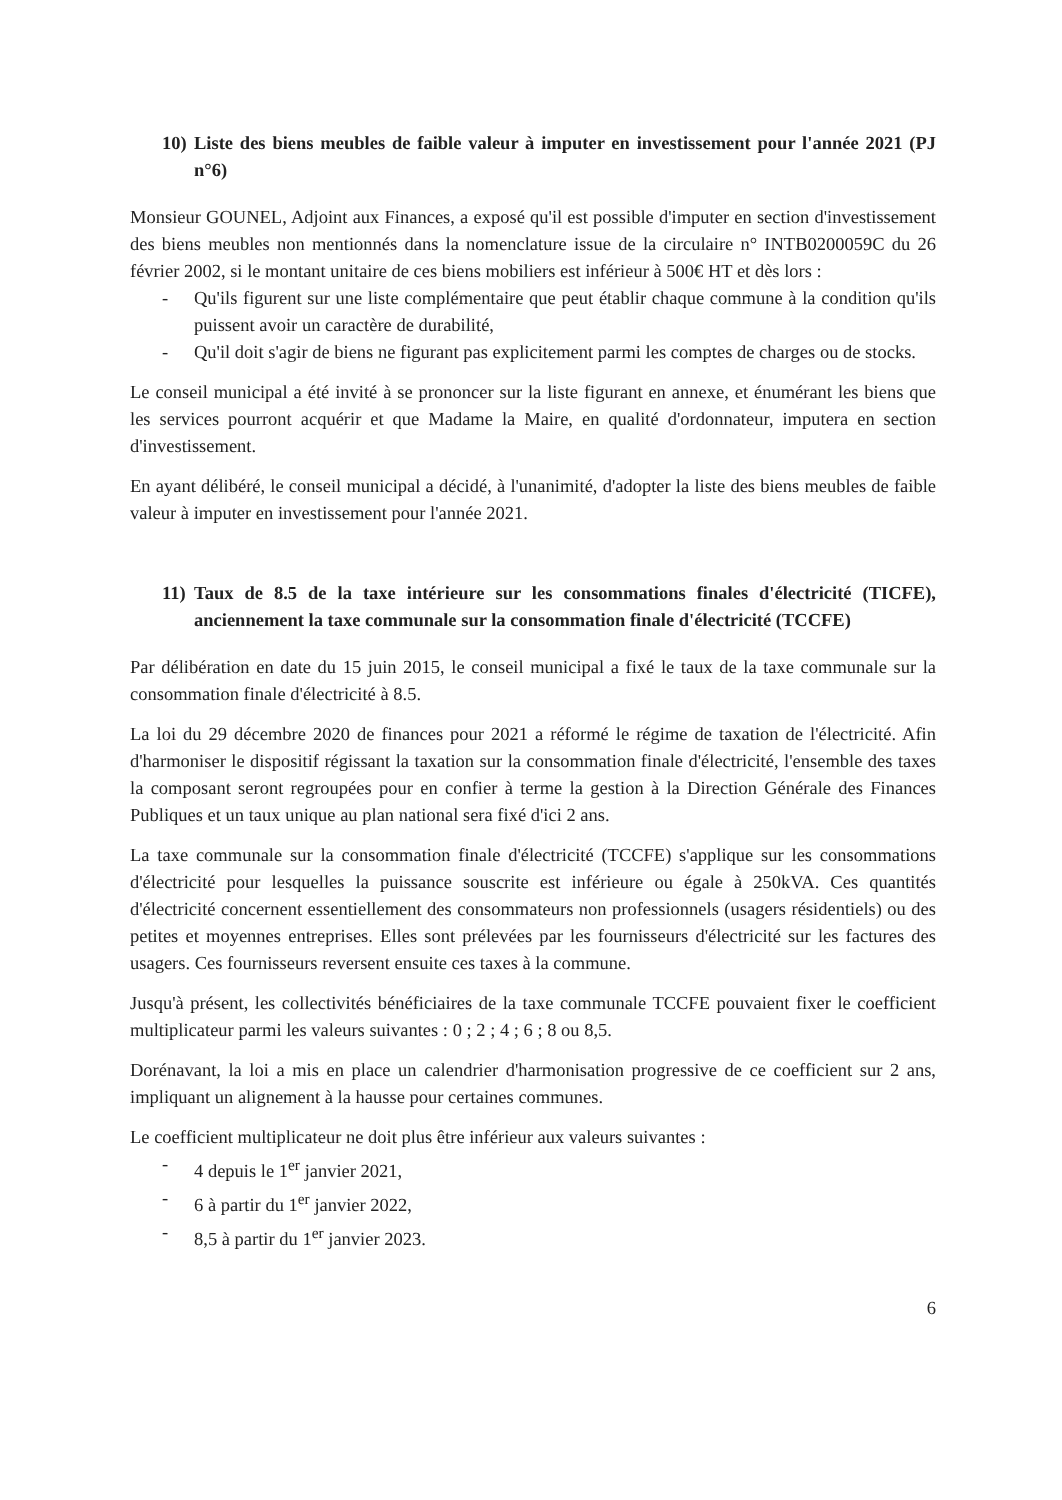10) Liste des biens meubles de faible valeur à imputer en investissement pour l'année 2021 (PJ n°6)
Monsieur GOUNEL, Adjoint aux Finances, a exposé qu'il est possible d'imputer en section d'investissement des biens meubles non mentionnés dans la nomenclature issue de la circulaire n° INTB0200059C du 26 février 2002, si le montant unitaire de ces biens mobiliers est inférieur à 500€ HT et dès lors :
- Qu'ils figurent sur une liste complémentaire que peut établir chaque commune à la condition qu'ils puissent avoir un caractère de durabilité,
- Qu'il doit s'agir de biens ne figurant pas explicitement parmi les comptes de charges ou de stocks.
Le conseil municipal a été invité à se prononcer sur la liste figurant en annexe, et énumérant les biens que les services pourront acquérir et que Madame la Maire, en qualité d'ordonnateur, imputera en section d'investissement.
En ayant délibéré, le conseil municipal a décidé, à l'unanimité, d'adopter la liste des biens meubles de faible valeur à imputer en investissement pour l'année 2021.
11) Taux de 8.5 de la taxe intérieure sur les consommations finales d'électricité (TICFE), anciennement la taxe communale sur la consommation finale d'électricité (TCCFE)
Par délibération en date du 15 juin 2015, le conseil municipal a fixé le taux de la taxe communale sur la consommation finale d'électricité à 8.5.
La loi du 29 décembre 2020 de finances pour 2021 a réformé le régime de taxation de l'électricité. Afin d'harmoniser le dispositif régissant la taxation sur la consommation finale d'électricité, l'ensemble des taxes la composant seront regroupées pour en confier à terme la gestion à la Direction Générale des Finances Publiques et un taux unique au plan national sera fixé d'ici 2 ans.
La taxe communale sur la consommation finale d'électricité (TCCFE) s'applique sur les consommations d'électricité pour lesquelles la puissance souscrite est inférieure ou égale à 250kVA. Ces quantités d'électricité concernent essentiellement des consommateurs non professionnels (usagers résidentiels) ou des petites et moyennes entreprises. Elles sont prélevées par les fournisseurs d'électricité sur les factures des usagers. Ces fournisseurs reversent ensuite ces taxes à la commune.
Jusqu'à présent, les collectivités bénéficiaires de la taxe communale TCCFE pouvaient fixer le coefficient multiplicateur parmi les valeurs suivantes : 0 ; 2 ; 4 ; 6 ; 8 ou 8,5.
Dorénavant, la loi a mis en place un calendrier d'harmonisation progressive de ce coefficient sur 2 ans, impliquant un alignement à la hausse pour certaines communes.
Le coefficient multiplicateur ne doit plus être inférieur aux valeurs suivantes :
- 4 depuis le 1<sup>er</sup> janvier 2021,
- 6 à partir du 1<sup>er</sup> janvier 2022,
- 8,5 à partir du 1<sup>er</sup> janvier 2023.
6